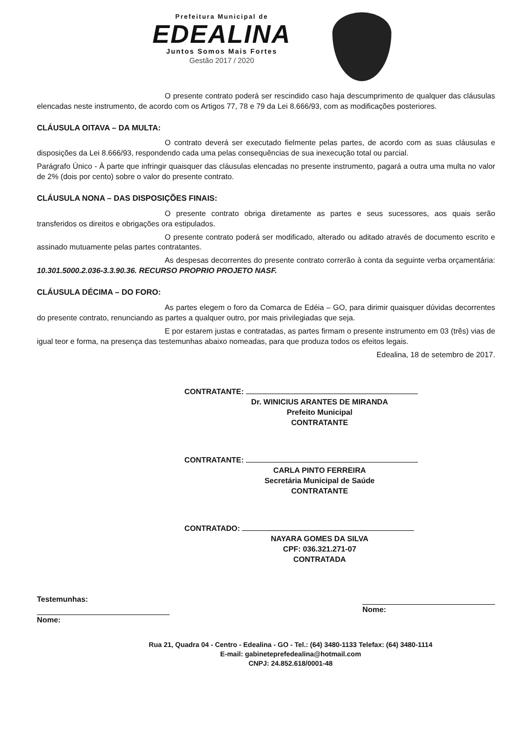Prefeitura Municipal de
EDEALINA
Juntos Somos Mais Fortes
Gestão 2017 / 2020
O presente contrato poderá ser rescindido caso haja descumprimento de qualquer das cláusulas elencadas neste instrumento, de acordo com os Artigos 77, 78 e 79 da Lei 8.666/93, com as modificações posteriores.
CLÁUSULA OITAVA – DA MULTA:
O contrato deverá ser executado fielmente pelas partes, de acordo com as suas cláusulas e disposições da Lei 8.666/93, respondendo cada uma pelas consequências de sua inexecução total ou parcial.
Parágrafo Único - À parte que infringir quaisquer das cláusulas elencadas no presente instrumento, pagará a outra uma multa no valor de 2% (dois por cento) sobre o valor do presente contrato.
CLÁUSULA NONA – DAS DISPOSIÇÕES FINAIS:
O presente contrato obriga diretamente as partes e seus sucessores, aos quais serão transferidos os direitos e obrigações ora estipulados.
O presente contrato poderá ser modificado, alterado ou aditado através de documento escrito e assinado mutuamente pelas partes contratantes.
As despesas decorrentes do presente contrato correrão à conta da seguinte verba orçamentária: 10.301.5000.2.036-3.3.90.36. RECURSO PROPRIO PROJETO NASF.
CLÁUSULA DÉCIMA – DO FORO:
As partes elegem o foro da Comarca de Edéia – GO, para dirimir quaisquer dúvidas decorrentes do presente contrato, renunciando as partes a qualquer outro, por mais privilegiadas que seja.
E por estarem justas e contratadas, as partes firmam o presente instrumento em 03 (três) vias de igual teor e forma, na presença das testemunhas abaixo nomeadas, para que produza todos os efeitos legais.
Edealina, 18 de setembro de 2017.
CONTRATANTE:
Dr. WINICIUS ARANTES DE MIRANDA
Prefeito Municipal
CONTRATANTE
CONTRATANTE:
CARLA PINTO FERREIRA
Secretária Municipal de Saúde
CONTRATANTE
CONTRATADO:
NAYARA GOMES DA SILVA
CPF: 036.321.271-07
CONTRATADA
Testemunhas:
Nome:
Nome:
Rua 21, Quadra 04 - Centro - Edealina - GO - Tel.: (64) 3480-1133 Telefax: (64) 3480-1114
E-mail: gabineteprefedealina@hotmail.com
CNPJ: 24.852.618/0001-48